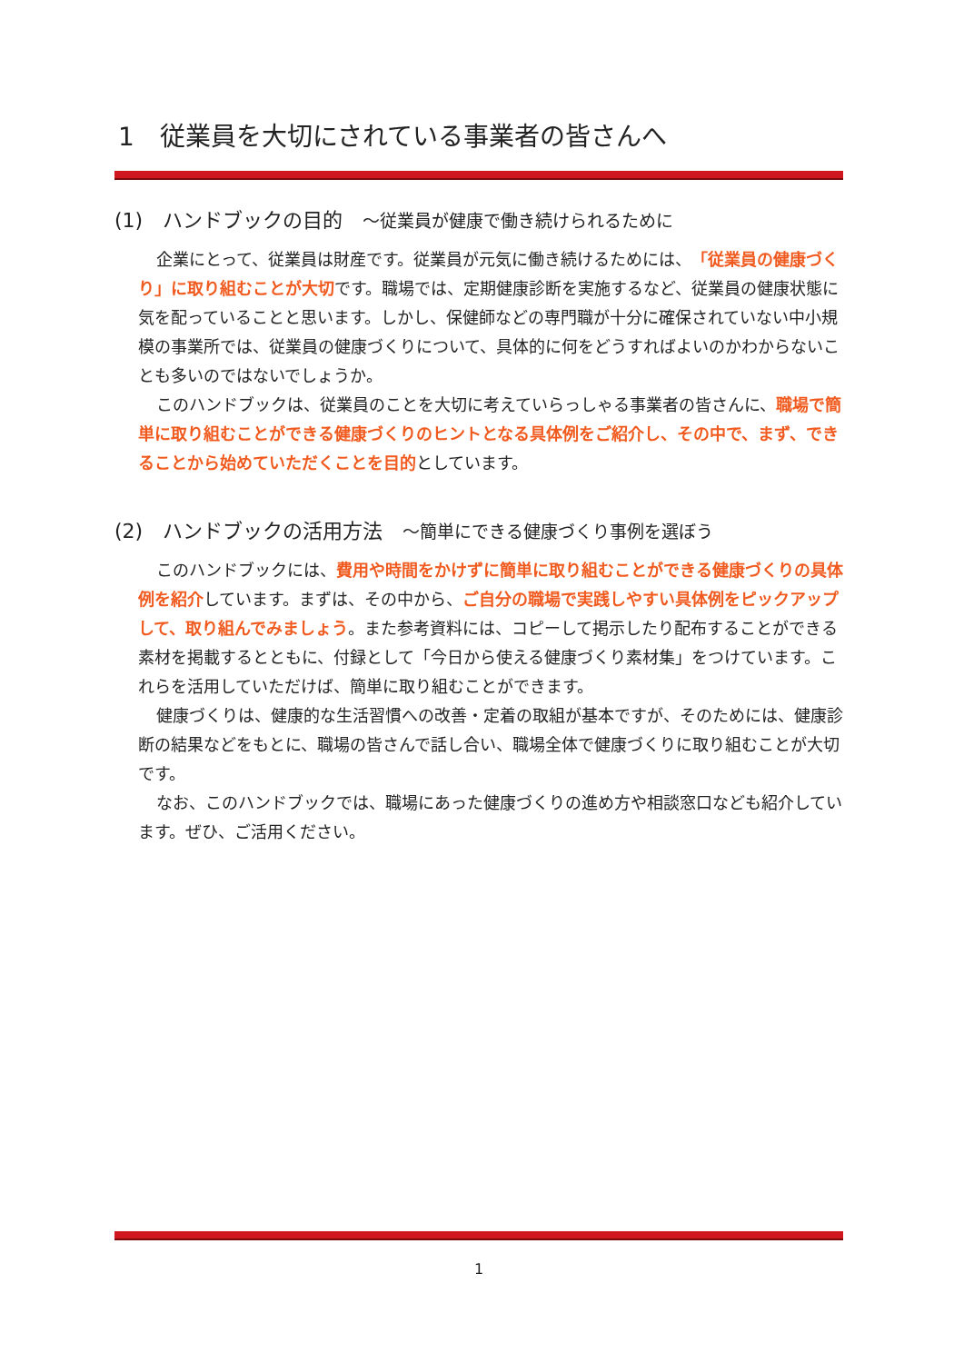1　従業員を大切にされている事業者の皆さんへ
(1)　ハンドブックの目的　～従業員が健康で働き続けられるために
企業にとって、従業員は財産です。従業員が元気に働き続けるためには、「従業員の健康づくり」に取り組むことが大切です。職場では、定期健康診断を実施するなど、従業員の健康状態に気を配っていることと思います。しかし、保健師などの専門職が十分に確保されていない中小規模の事業所では、従業員の健康づくりについて、具体的に何をどうすればよいのかわからないことも多いのではないでしょうか。
このハンドブックは、従業員のことを大切に考えていらっしゃる事業者の皆さんに、職場で簡単に取り組むことができる健康づくりのヒントとなる具体例をご紹介し、その中で、まず、できることから始めていただくことを目的としています。
(2)　ハンドブックの活用方法　～簡単にできる健康づくり事例を選ぼう
このハンドブックには、費用や時間をかけずに簡単に取り組むことができる健康づくりの具体例を紹介しています。まずは、その中から、ご自分の職場で実践しやすい具体例をピックアップして、取り組んでみましょう。また参考資料には、コピーして掲示したり配布することができる素材を掲載するとともに、付録として「今日から使える健康づくり素材集」をつけています。これらを活用していただけば、簡単に取り組むことができます。
健康づくりは、健康的な生活習慣への改善・定着の取組が基本ですが、そのためには、健康診断の結果などをもとに、職場の皆さんで話し合い、職場全体で健康づくりに取り組むことが大切です。
なお、このハンドブックでは、職場にあった健康づくりの進め方や相談窓口なども紹介しています。ぜひ、ご活用ください。
1